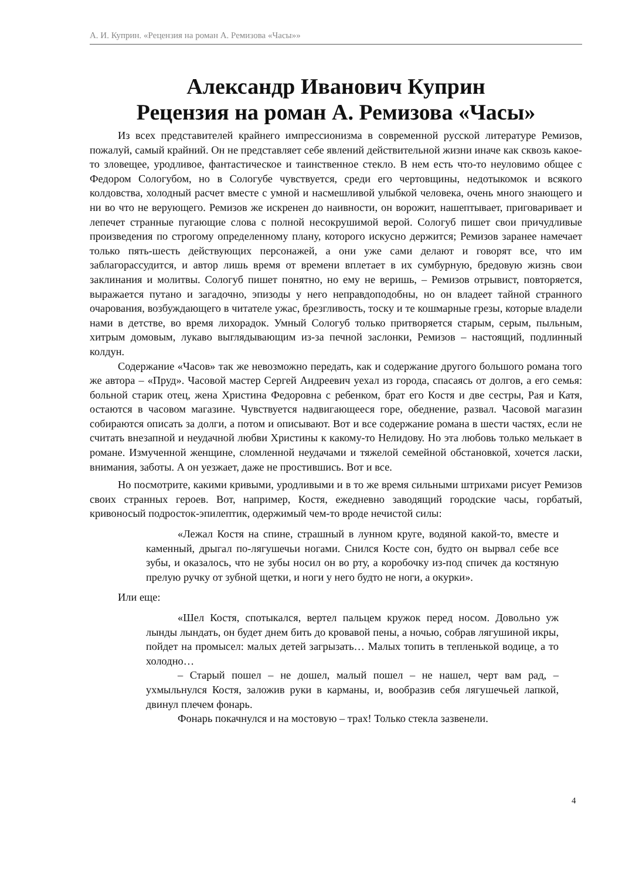А. И. Куприн. «Рецензия на роман А. Ремизова «Часы»»
Александр Иванович Куприн
Рецензия на роман А. Ремизова «Часы»
Из всех представителей крайнего импрессионизма в современной русской литературе Ремизов, пожалуй, самый крайний. Он не представляет себе явлений действительной жизни иначе как сквозь какое-то зловещее, уродливое, фантастическое и таинственное стекло. В нем есть что-то неуловимо общее с Федором Сологубом, но в Сологубе чувствуется, среди его чертовщины, недотыкомок и всякого колдовства, холодный расчет вместе с умной и насмешливой улыбкой человека, очень много знающего и ни во что не верующего. Ремизов же искренен до наивности, он ворожит, нашептывает, приговаривает и лепечет странные пугающие слова с полной несокрушимой верой. Сологуб пишет свои причудливые произведения по строгому определенному плану, которого искусно держится; Ремизов заранее намечает только пять-шесть действующих персонажей, а они уже сами делают и говорят все, что им заблагорассудится, и автор лишь время от времени вплетает в их сумбурную, бредовую жизнь свои заклинания и молитвы. Сологуб пишет понятно, но ему не веришь, – Ремизов отрывист, повторяется, выражается путано и загадочно, эпизоды у него неправдоподобны, но он владеет тайной странного очарования, возбуждающего в читателе ужас, брезгливость, тоску и те кошмарные грезы, которые владели нами в детстве, во время лихорадок. Умный Сологуб только притворяется старым, серым, пыльным, хитрым домовым, лукаво выглядывающим из-за печной заслонки, Ремизов – настоящий, подлинный колдун.
Содержание «Часов» так же невозможно передать, как и содержание другого большого романа того же автора – «Пруд». Часовой мастер Сергей Андреевич уехал из города, спасаясь от долгов, а его семья: больной старик отец, жена Христина Федоровна с ребенком, брат его Костя и две сестры, Рая и Катя, остаются в часовом магазине. Чувствуется надвигающееся горе, обеднение, развал. Часовой магазин собираются описать за долги, а потом и описывают. Вот и все содержание романа в шести частях, если не считать внезапной и неудачной любви Христины к какому-то Нелидову. Но эта любовь только мелькает в романе. Измученной женщине, сломленной неудачами и тяжелой семейной обстановкой, хочется ласки, внимания, заботы. А он уезжает, даже не простившись. Вот и все.
Но посмотрите, какими кривыми, уродливыми и в то же время сильными штрихами рисует Ремизов своих странных героев. Вот, например, Костя, ежедневно заводящий городские часы, горбатый, кривоносый подросток-эпилептик, одержимый чем-то вроде нечистой силы:
«Лежал Костя на спине, страшный в лунном круге, водяной какой-то, вместе и каменный, дрыгал по-лягушечьи ногами. Снился Косте сон, будто он вырвал себе все зубы, и оказалось, что не зубы носил он во рту, а коробочку из-под спичек да костяную прелую ручку от зубной щетки, и ноги у него будто не ноги, а окурки».
Или еще:
«Шел Костя, спотыкался, вертел пальцем кружок перед носом. Довольно уж лынды лындать, он будет днем бить до кровавой пены, а ночью, собрав лягушиной икры, пойдет на промысел: малых детей загрызать… Малых топить в тепленькой водице, а то холодно…
– Старый пошел – не дошел, малый пошел – не нашел, черт вам рад, – ухмыльнулся Костя, заложив руки в карманы, и, вообразив себя лягушечьей лапкой, двинул плечем фонарь.
Фонарь покачнулся и на мостовую – трах! Только стекла зазвенели.
4